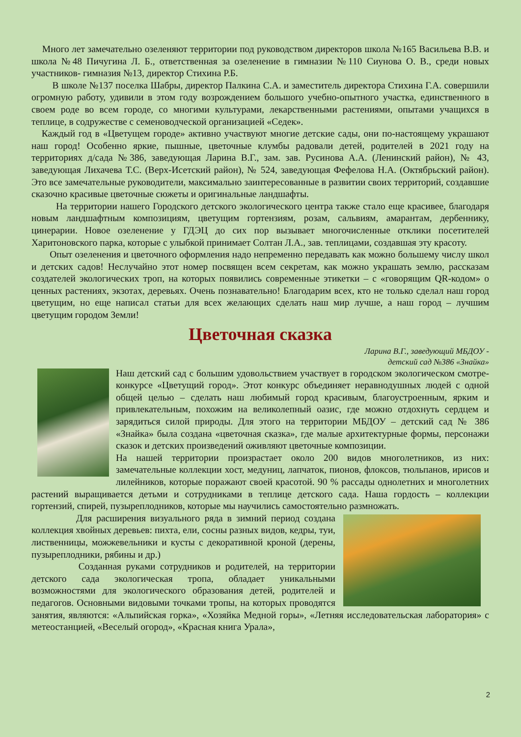Много лет замечательно озеленяют территории под руководством директоров школа №165 Васильева В.В. и школа №48 Пичугина Л. Б., ответственная за озеленение в гимназии №110 Сиунова О. В., среди новых участников- гимназия №13, директор Стихина Р.Б.
В школе №137 поселка Шабры, директор Палкина С.А. и заместитель директора Стихина Г.А. совершили огромную работу, удивили в этом году возрождением большого учебно-опытного участка, единственного в своем роде во всем городе, со многими культурами, лекарственными растениями, опытами учащихся в теплице, в содружестве с семеноводческой организацией «Седек».
Каждый год в «Цветущем городе» активно участвуют многие детские сады, они по-настоящему украшают наш город! Особенно яркие, пышные, цветочные клумбы радовали детей, родителей в 2021 году на территориях д/сада №386, заведующая Ларина В.Г., зам. зав. Русинова А.А. (Ленинский район), № 43, заведующая Лихачева Т.С. (Верх-Исетский район), № 524, заведующая Фефелова Н.А. (Октябрьский район). Это все замечательные руководители, максимально заинтересованные в развитии своих территорий, создавшие сказочно красивые цветочные сюжеты и оригинальные ландшафты.
На территории нашего Городского детского экологического центра также стало еще красивее, благодаря новым ландшафтным композициям, цветущим гортензиям, розам, сальвиям, амарантам, дербеннику, цинерарии. Новое озеленение у ГДЭЦ до сих пор вызывает многочисленные отклики посетителей Харитоновского парка, которые с улыбкой принимает Солтан Л.А., зав. теплицами, создавшая эту красоту.
Опыт озеленения и цветочного оформления надо непременно передавать как можно большему числу школ и детских садов! Неслучайно этот номер посвящен всем секретам, как можно украшать землю, рассказам создателей экологических троп, на которых появились современные этикетки – с «говорящим QR-кодом» о ценных растениях, экзотах, деревьях. Очень познавательно! Благодарим всех, кто не только сделал наш город цветущим, но еще написал статьи для всех желающих сделать наш мир лучше, а наш город – лучшим цветущим городом Земли!
Цветочная сказка
Ларина В.Г., заведующий МБДОУ -
детский сад №386 «Знайка»
Наш детский сад с большим удовольствием участвует в городском экологическом смотре-конкурсе «Цветущий город». Этот конкурс объединяет неравнодушных людей с одной общей целью – сделать наш любимый город красивым, благоустроенным, ярким и привлекательным, похожим на великолепный оазис, где можно отдохнуть сердцем и зарядиться силой природы. Для этого на территории МБДОУ – детский сад № 386 «Знайка» была создана «цветочная сказка», где малые архитектурные формы, персонажи сказок и детских произведений оживляют цветочные композиции.
На нашей территории произрастает около 200 видов многолетников, из них: замечательные коллекции хост, медуниц, лапчаток, пионов, флоксов, тюльпанов, ирисов и лилейников, которые поражают своей красотой. 90 % рассады однолетних и многолетних растений выращивается детьми и сотрудниками в теплице детского сада. Наша гордость – коллекции гортензий, спирей, пузыреплодников, которые мы научились самостоятельно размножать.
Для расширения визуального ряда в зимний период создана коллекция хвойных деревьев: пихта, ели, сосны разных видов, кедры, туи, лиственницы, можжевельники и кусты с декоративной кроной (дерены, пузыреплодники, рябины и др.)
Созданная руками сотрудников и родителей, на территории детского сада экологическая тропа, обладает уникальными возможностями для экологического образования детей, родителей и педагогов. Основными видовыми точками тропы, на которых проводятся занятия, являются: «Альпийская горка», «Хозяйка Медной горы», «Летняя исследовательская лаборатория» с метеостанцией, «Веселый огород», «Красная книга Урала»,
2